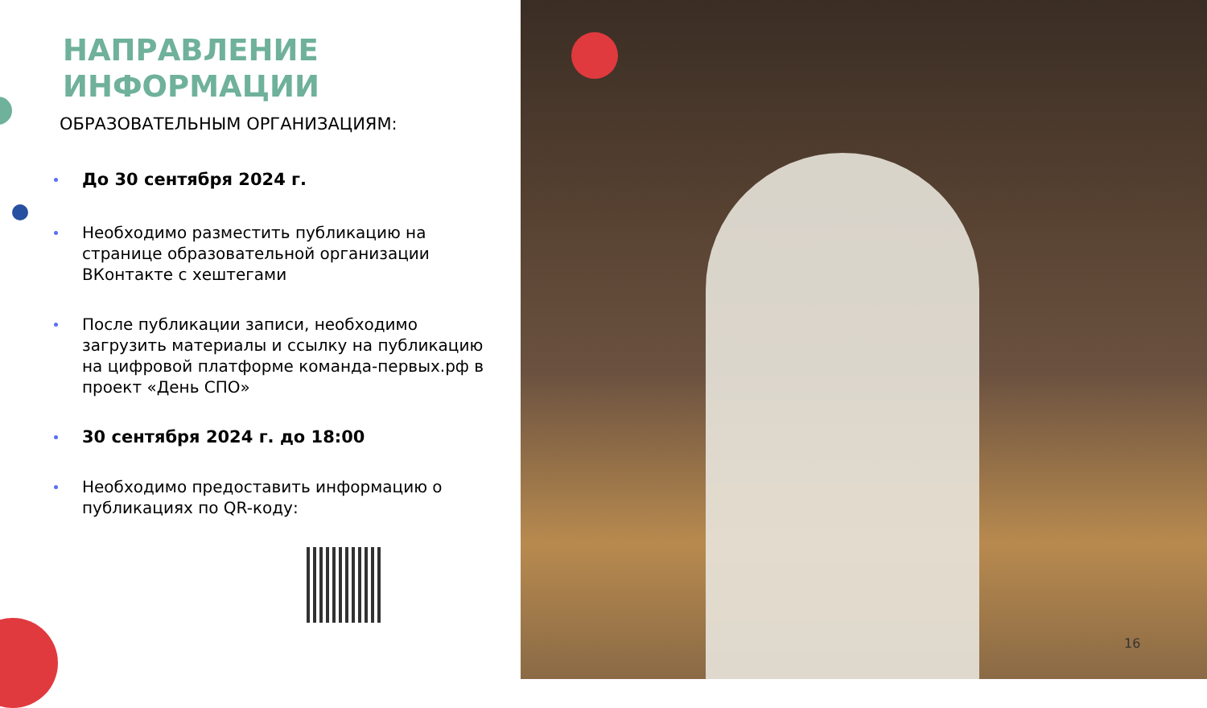НАПРАВЛЕНИЕ
ИНФОРМАЦИИ
ОБРАЗОВАТЕЛЬНЫМ ОРГАНИЗАЦИЯМ:
До 30 сентября 2024 г.
Необходимо разместить публикацию на странице образовательной организации ВКонтакте с хештегами
После публикации записи, необходимо загрузить материалы и ссылку на публикацию на цифровой платформе команда-первых.рф в проект «День СПО»
30 сентября 2024 г. до 18:00
Необходимо предоставить информацию о публикациях по QR-коду:
16